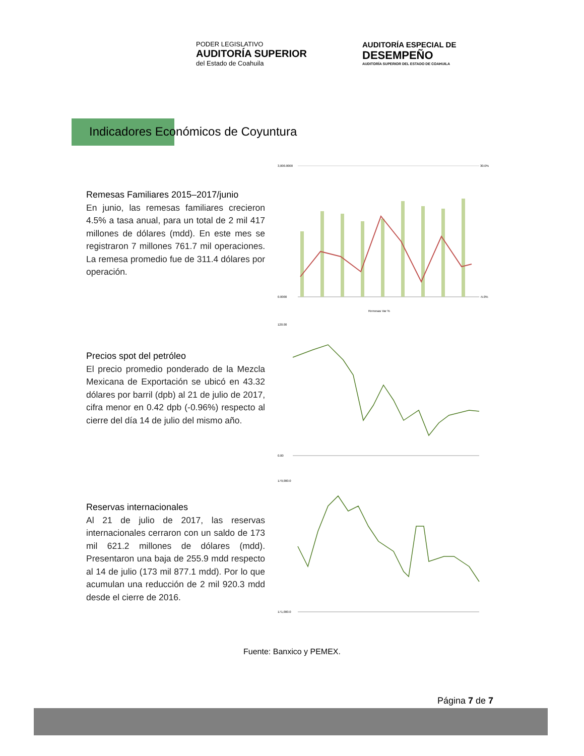PODER LEGISLATIVO
AUDITORÍA SUPERIOR
del Estado de Coahuila
AUDITORÍA ESPECIAL DE
DESEMPEÑO
AUDITORÍA SUPERIOR DEL ESTADO DE COAHUILA
Indicadores Económicos de Coyuntura
Remesas Familiares 2015–2017/junio
En junio, las remesas familiares crecieron 4.5% a tasa anual, para un total de 2 mil 417 millones de dólares (mdd). En este mes se registraron 7 millones 761.7 mil operaciones. La remesa promedio fue de 311.4 dólares por operación.
3,000.0000
0.0000
30.0%
-5.0%
Remesas Var %
Precios spot del petróleo
El precio promedio ponderado de la Mezcla Mexicana de Exportación se ubicó en 43.32 dólares por barril (dpb) al 21 de julio de 2017, cifra menor en 0.42 dpb (-0.96%) respecto al cierre del día 14 de julio del mismo año.
120.00
0.00
Reservas internacionales
Al 21 de julio de 2017, las reservas internacionales cerraron con un saldo de 173 mil 621.2 millones de dólares (mdd). Presentaron una baja de 255.9 mdd respecto al 14 de julio (173 mil 877.1 mdd). Por lo que acumulan una reducción de 2 mil 920.3 mdd desde el cierre de 2016.
179,000.0
171,000.0
Fuente: Banxico y PEMEX.
Página 7 de 7